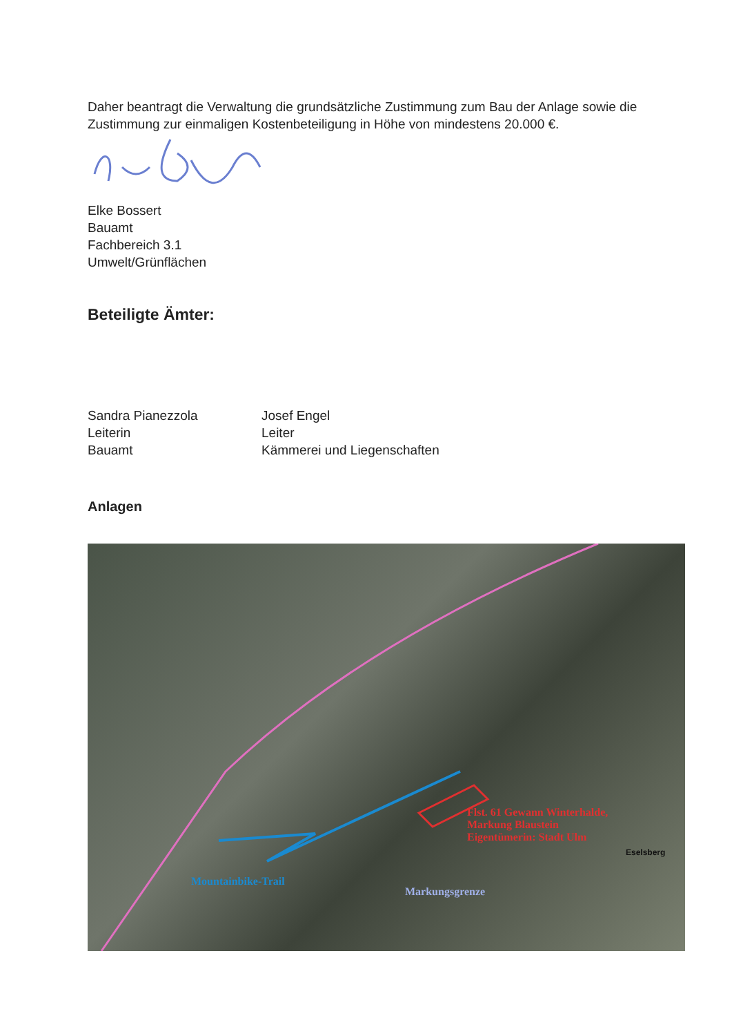Daher beantragt die Verwaltung die grundsätzliche Zustimmung zum Bau der Anlage sowie die Zustimmung zur einmaligen Kostenbeteiligung in Höhe von mindestens 20.000 €.
Elke Bossert
Bauamt
Fachbereich 3.1
Umwelt/Grünflächen
Beteiligte Ämter:
Sandra Pianezzola
Leiterin
Bauamt
Josef Engel
Leiter
Kämmerei und Liegenschaften
Anlagen
Flst. 61 Gewann Winterhalde,
Markung Blaustein
Eigentümerin: Stadt Ulm
Mountainbike-Trail
Markungsgrenze
Eselsberg